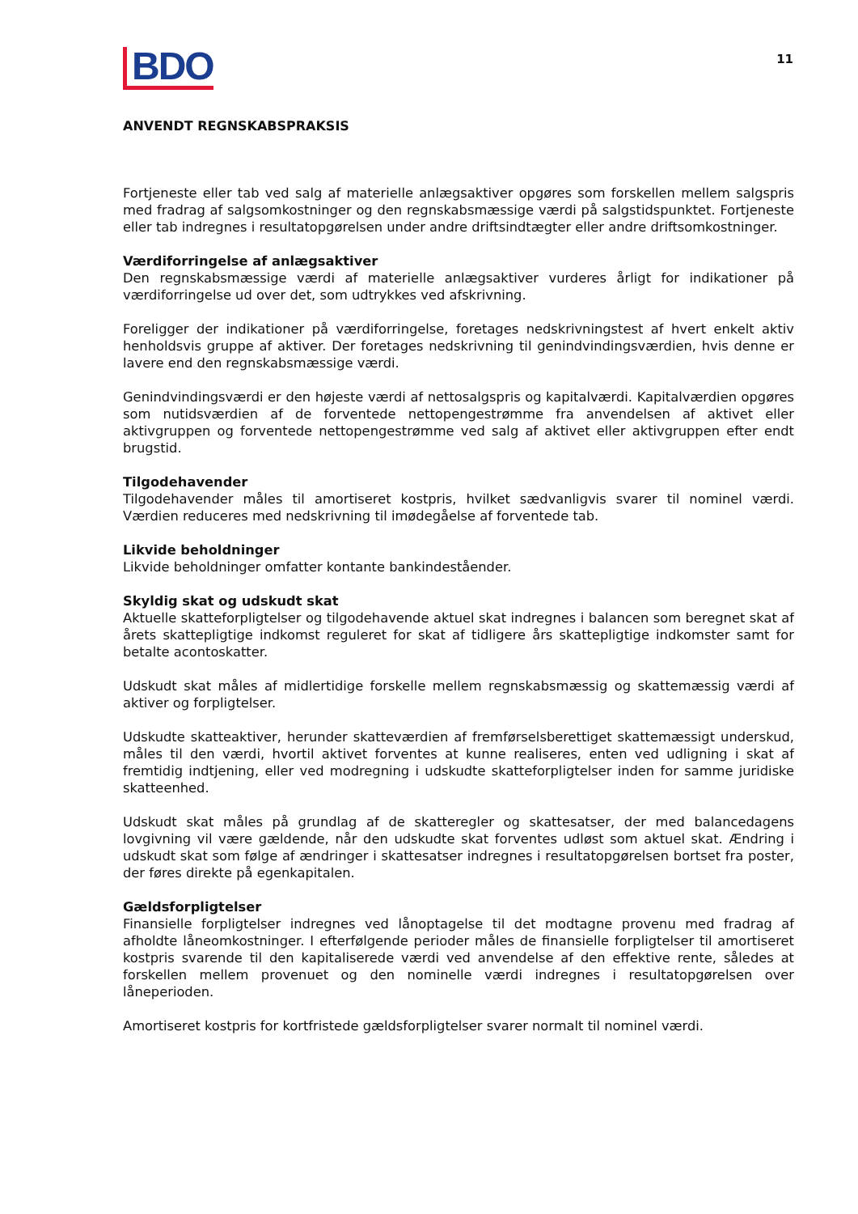BDO
11
ANVENDT REGNSKABSPRAKSIS
Fortjeneste eller tab ved salg af materielle anlægsaktiver opgøres som forskellen mellem salgspris med fradrag af salgsomkostninger og den regnskabsmæssige værdi på salgstidspunktet. Fortjeneste eller tab indregnes i resultatopgørelsen under andre driftsindtægter eller andre driftsomkostninger.
Værdiforringelse af anlægsaktiver
Den regnskabsmæssige værdi af materielle anlægsaktiver vurderes årligt for indikationer på værdiforringelse ud over det, som udtrykkes ved afskrivning.
Foreligger der indikationer på værdiforringelse, foretages nedskrivningstest af hvert enkelt aktiv henholdsvis gruppe af aktiver. Der foretages nedskrivning til genindvindingsværdien, hvis denne er lavere end den regnskabsmæssige værdi.
Genindvindingsværdi er den højeste værdi af nettosalgspris og kapitalværdi. Kapitalværdien opgøres som nutidsværdien af de forventede nettopengestrømme fra anvendelsen af aktivet eller aktivgruppen og forventede nettopengestrømme ved salg af aktivet eller aktivgruppen efter endt brugstid.
Tilgodehavender
Tilgodehavender måles til amortiseret kostpris, hvilket sædvanligvis svarer til nominel værdi. Værdien reduceres med nedskrivning til imødegåelse af forventede tab.
Likvide beholdninger
Likvide beholdninger omfatter kontante bankindeståender.
Skyldig skat og udskudt skat
Aktuelle skatteforpligtelser og tilgodehavende aktuel skat indregnes i balancen som beregnet skat af årets skattepligtige indkomst reguleret for skat af tidligere års skattepligtige indkomster samt for betalte acontoskatter.
Udskudt skat måles af midlertidige forskelle mellem regnskabsmæssig og skattemæssig værdi af aktiver og forpligtelser.
Udskudte skatteaktiver, herunder skatteværdien af fremførselsberettiget skattemæssigt underskud, måles til den værdi, hvortil aktivet forventes at kunne realiseres, enten ved udligning i skat af fremtidig indtjening, eller ved modregning i udskudte skatteforpligtelser inden for samme juridiske skatteenhed.
Udskudt skat måles på grundlag af de skatteregler og skattesatser, der med balancedagens lovgivning vil være gældende, når den udskudte skat forventes udløst som aktuel skat. Ændring i udskudt skat som følge af ændringer i skattesatser indregnes i resultatopgørelsen bortset fra poster, der føres direkte på egenkapitalen.
Gældsforpligtelser
Finansielle forpligtelser indregnes ved lånoptagelse til det modtagne provenu med fradrag af afholdte låneomkostninger. I efterfølgende perioder måles de finansielle forpligtelser til amortiseret kostpris svarende til den kapitaliserede værdi ved anvendelse af den effektive rente, således at forskellen mellem provenuet og den nominelle værdi indregnes i resultatopgørelsen over låneperioden.
Amortiseret kostpris for kortfristede gældsforpligtelser svarer normalt til nominel værdi.